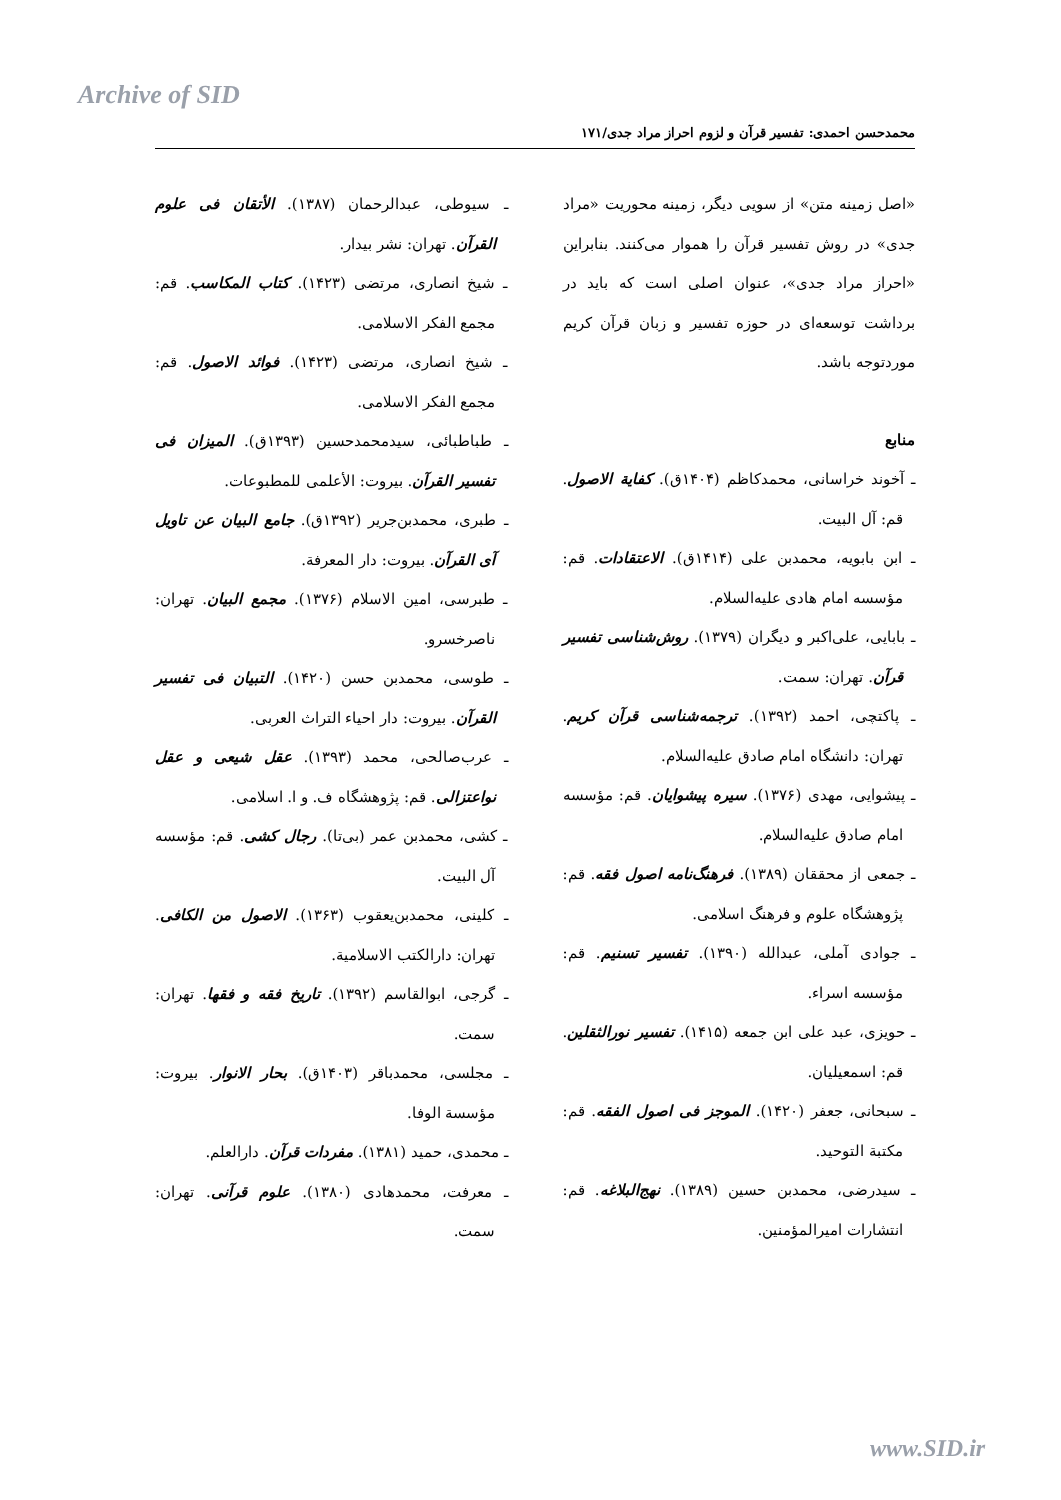Archive of SID
محمدحسن احمدی: تفسیر قرآن و لزوم احراز مراد جدی/۱۷۱
«اصل زمینه متن» از سویی دیگر، زمینه محوریت «مراد جدی» در روش تفسیر قرآن را هموار می‌کنند. بنابراین «احراز مراد جدی»، عنوان اصلی است که باید در برداشت توسعه‌ای در حوزه تفسیر و زبان قرآن کریم موردتوجه باشد.
منابع
ـ آخوند خراسانی، محمدکاظم (۱۴۰۴ق). کفایة الاصول. قم: آل البیت.
ـ ابن بابویه، محمدبن علی (۱۴۱۴ق). الاعتقادات. قم: مؤسسه امام هادی علیه‌السلام.
ـ بابایی، علی‌اکبر و دیگران (۱۳۷۹). روش‌شناسی تفسیر قرآن. تهران: سمت.
ـ پاکتچی، احمد (۱۳۹۲). ترجمه‌شناسی قرآن کریم. تهران: دانشگاه امام صادق علیه‌السلام.
ـ پیشوایی، مهدی (۱۳۷۶). سیره پیشوایان. قم: مؤسسه امام صادق علیه‌السلام.
ـ جمعی از محققان (۱۳۸۹). فرهنگ‌نامه اصول فقه. قم: پژوهشگاه علوم و فرهنگ اسلامی.
ـ جوادی آملی، عبدالله (۱۳۹۰). تفسیر تسنیم. قم: مؤسسه اسراء.
ـ حویزی، عبد علی ابن جمعه (۱۴۱۵). تفسیر نورالثقلین. قم: اسمعیلیان.
ـ سبحانی، جعفر (۱۴۲۰). الموجز فی اصول الفقه. قم: مکتبة التوحید.
ـ سیدرضی، محمدبن حسین (۱۳۸۹). نهج‌البلاغه. قم: انتشارات امیرالمؤمنین.
ـ سیوطی، عبدالرحمان (۱۳۸۷). الأتقان فی علوم القرآن. تهران: نشر بیدار.
ـ شیخ انصاری، مرتضی (۱۴۲۳). کتاب المکاسب. قم: مجمع الفکر الاسلامی.
ـ شیخ انصاری، مرتضی (۱۴۲۳). فوائد الاصول. قم: مجمع الفکر الاسلامی.
ـ طباطبائی، سیدمحمدحسین (۱۳۹۳ق). المیزان فی تفسیر القرآن. بیروت: الأعلمی للمطبوعات.
ـ طبری، محمدبن‌جریر (۱۳۹۲ق). جامع البیان عن تاویل آی القرآن. بیروت: دار المعرفة.
ـ طبرسی، امین الاسلام (۱۳۷۶). مجمع البیان. تهران: ناصرخسرو.
ـ طوسی، محمدبن حسن (۱۴۲۰). التبیان فی تفسیر القرآن. بیروت: دار احیاء التراث العربی.
ـ عرب‌صالحی، محمد (۱۳۹۳). عقل شیعی و عقل نواعتزالی. قم: پژوهشگاه ف. و ا. اسلامی.
ـ کشی، محمدبن عمر (بی‌تا). رجال کشی. قم: مؤسسه آل البیت.
ـ کلینی، محمدبن‌یعقوب (۱۳۶۳). الاصول من الکافی. تهران: دارالکتب الاسلامیة.
ـ گرجی، ابوالقاسم (۱۳۹۲). تاریخ فقه و فقها. تهران: سمت.
ـ مجلسی، محمدباقر (۱۴۰۳ق). بحار الانوار. بیروت: مؤسسة الوفا.
ـ محمدی، حمید (۱۳۸۱). مفردات قرآن. دارالعلم.
ـ معرفت، محمدهادی (۱۳۸۰). علوم قرآنی. تهران: سمت.
www.SID.ir